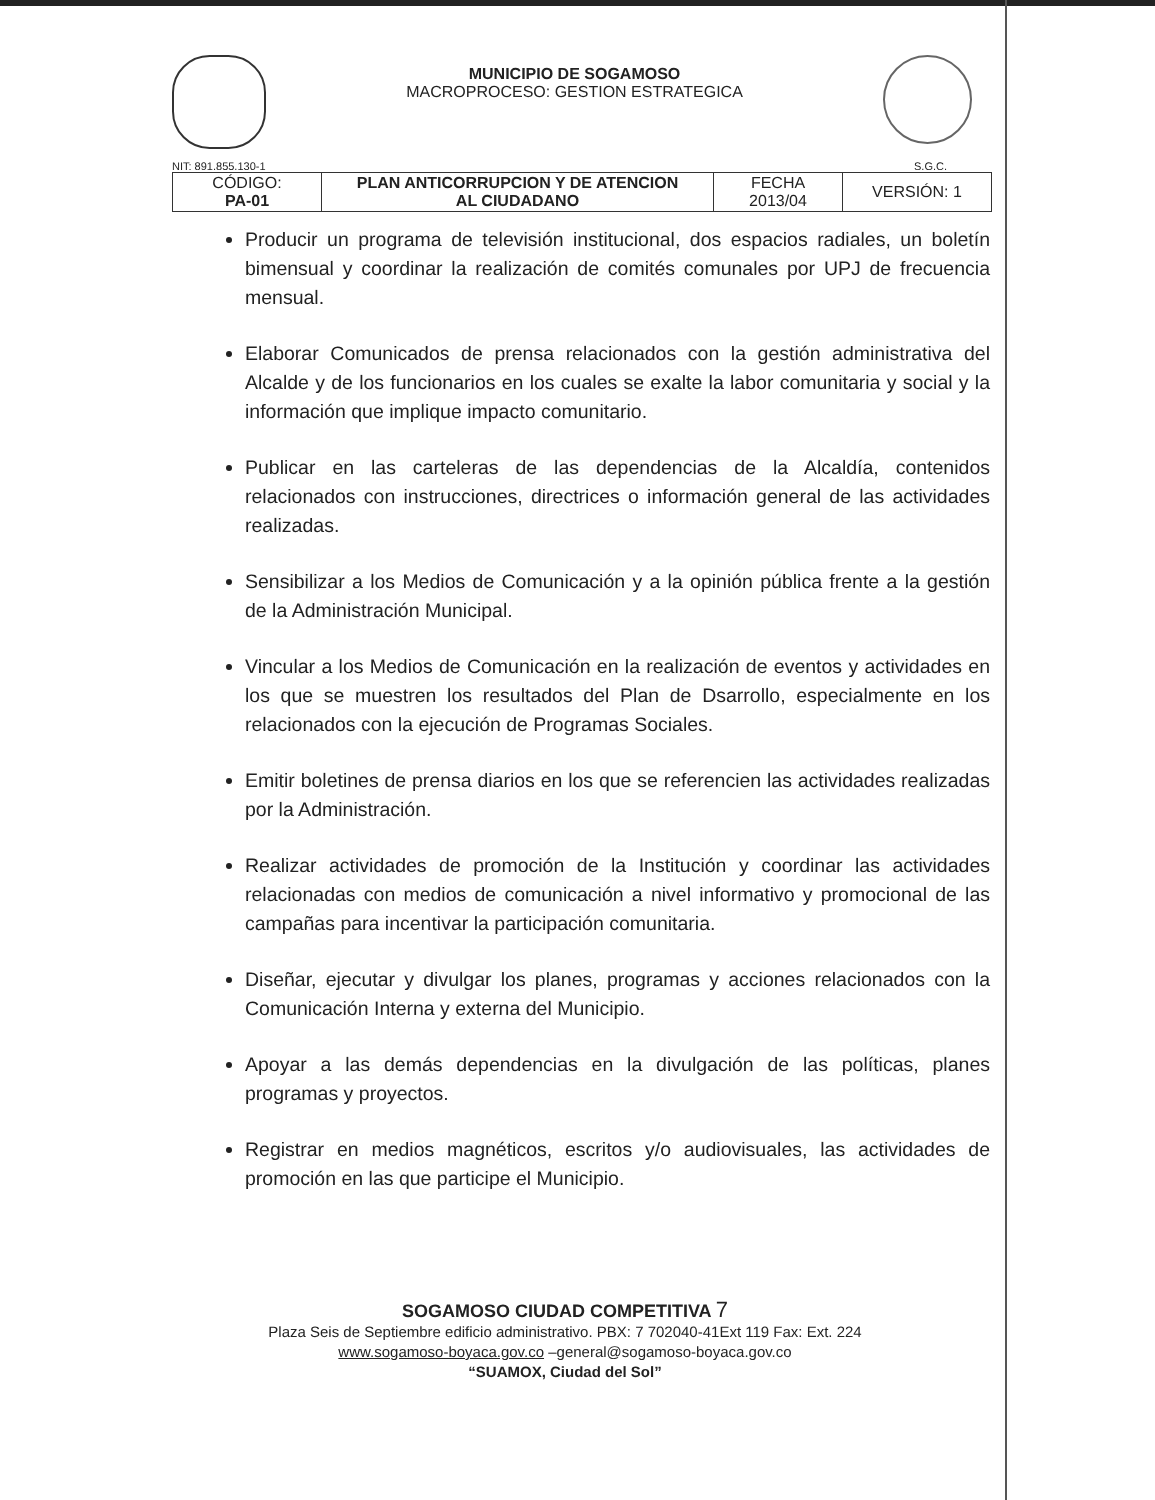MUNICIPIO DE SOGAMOSO
MACROPROCESO: GESTION ESTRATEGICA
NIT: 891.855.130-1 S.G.C.
| CÓDIGO: PA-01 | PLAN ANTICORRUPCION Y DE ATENCION AL CIUDADANO | FECHA 2013/04 | VERSIÓN: 1 |
Producir un programa de televisión institucional, dos espacios radiales, un boletín bimensual y coordinar la realización de comités comunales por UPJ de frecuencia mensual.
Elaborar Comunicados de prensa relacionados con la gestión administrativa del Alcalde y de los funcionarios en los cuales se exalte la labor comunitaria y social y la información que implique impacto comunitario.
Publicar en las carteleras de las dependencias de la Alcaldía, contenidos relacionados con instrucciones, directrices o información general de las actividades realizadas.
Sensibilizar a los Medios de Comunicación y a la opinión pública frente a la gestión de la Administración Municipal.
Vincular a los Medios de Comunicación en la realización de eventos y actividades en los que se muestren los resultados del Plan de Dsarrollo, especialmente en los relacionados con la ejecución de Programas Sociales.
Emitir boletines de prensa diarios en los que se referencien las actividades realizadas por la Administración.
Realizar actividades de promoción de la Institución y coordinar las actividades relacionadas con medios de comunicación a nivel informativo y promocional de las campañas para incentivar la participación comunitaria.
Diseñar, ejecutar y divulgar los planes, programas y acciones relacionados con la Comunicación Interna y externa del Municipio.
Apoyar a las demás dependencias en la divulgación de las políticas, planes programas y proyectos.
Registrar en medios magnéticos, escritos y/o audiovisuales, las actividades de promoción en las que participe el Municipio.
SOGAMOSO CIUDAD COMPETITIVA 7
Plaza Seis de Septiembre edificio administrativo. PBX: 7 702040-41Ext 119 Fax: Ext. 224
www.sogamoso-boyaca.gov.co –general@sogamoso-boyaca.gov.co
“SUAMOX, Ciudad del Sol”